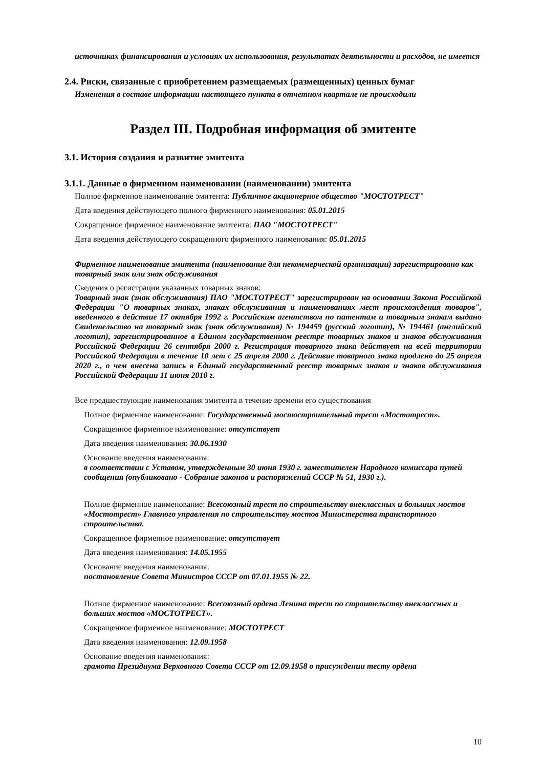источниках финансирования и условиях их использования, результатах деятельности и расходов, не имеется
2.4. Риски, связанные с приобретением размещаемых (размещенных) ценных бумаг
Изменения в составе информации настоящего пункта в отчетном квартале не происходили
Раздел III. Подробная информация об эмитенте
3.1. История создания и развитие эмитента
3.1.1. Данные о фирменном наименовании (наименовании) эмитента
Полное фирменное наименование эмитента: Публичное акционерное общество "МОСТОТРЕСТ"
Дата введения действующего полного фирменного наименования: 05.01.2015
Сокращенное фирменное наименование эмитента: ПАО "МОСТОТРЕСТ"
Дата введения действующего сокращенного фирменного наименования: 05.01.2015
Фирменное наименование эмитента (наименование для некоммерческой организации) зарегистрировано как товарный знак или знак обслуживания
Сведения о регистрации указанных товарных знаков:
Товарный знак (знак обслуживания) ПАО "МОСТОТРЕСТ" зарегистрирован на основании Закона Российской Федерации "О товарных знаках, знаках обслуживания и наименованиях мест происхождения товаров", введенного в действие 17 октября 1992 г. Российским агентством по патентам и товарным знакам выдано Свидетельство на товарный знак (знак обслуживания) № 194459 (русский логотип), № 194461 (английский логотип), зарегистрированное в Едином государственном реестре товарных знаков и знаков обслуживания Российской Федерации 26 сентября 2000 г. Регистрация товарного знака действует на всей территории Российской Федерации в течение 10 лет с 25 апреля 2000 г. Действие товарного знака продлено до 25 апреля 2020 г., о чем внесена запись в Единый государственный реестр товарных знаков и знаков обслуживания Российской Федерации 11 июня 2010 г.
Все предшествующие наименования эмитента в течение времени его существования
Полное фирменное наименование: Государственный мостостроительный трест «Мостотрест».
Сокращенное фирменное наименование: отсутствует
Дата введения наименования: 30.06.1930
Основание введения наименования:
в соответствии с Уставом, утвержденным 30 июня 1930 г. заместителем Народного комиссара путей сообщения (опубликовано - Собрание законов и распоряжений СССР № 51, 1930 г.).
Полное фирменное наименование: Всесоюзный трест по строительству внеклассных и больших мостов «Мостотрест» Главного управления по строительству мостов Министерства транспортного строительства.
Сокращенное фирменное наименование: отсутствует
Дата введения наименования: 14.05.1955
Основание введения наименования:
постановление Совета Министров СССР от 07.01.1955 № 22.
Полное фирменное наименование: Всесоюзный ордена Ленина трест по строительству внеклассных и больших мостов «МОСТОТРЕСТ».
Сокращенное фирменное наименование: МОСТОТРЕСТ
Дата введения наименования: 12.09.1958
Основание введения наименования:
грамота Президиума Верховного Совета СССР от 12.09.1958 о присуждении тесту ордена
10